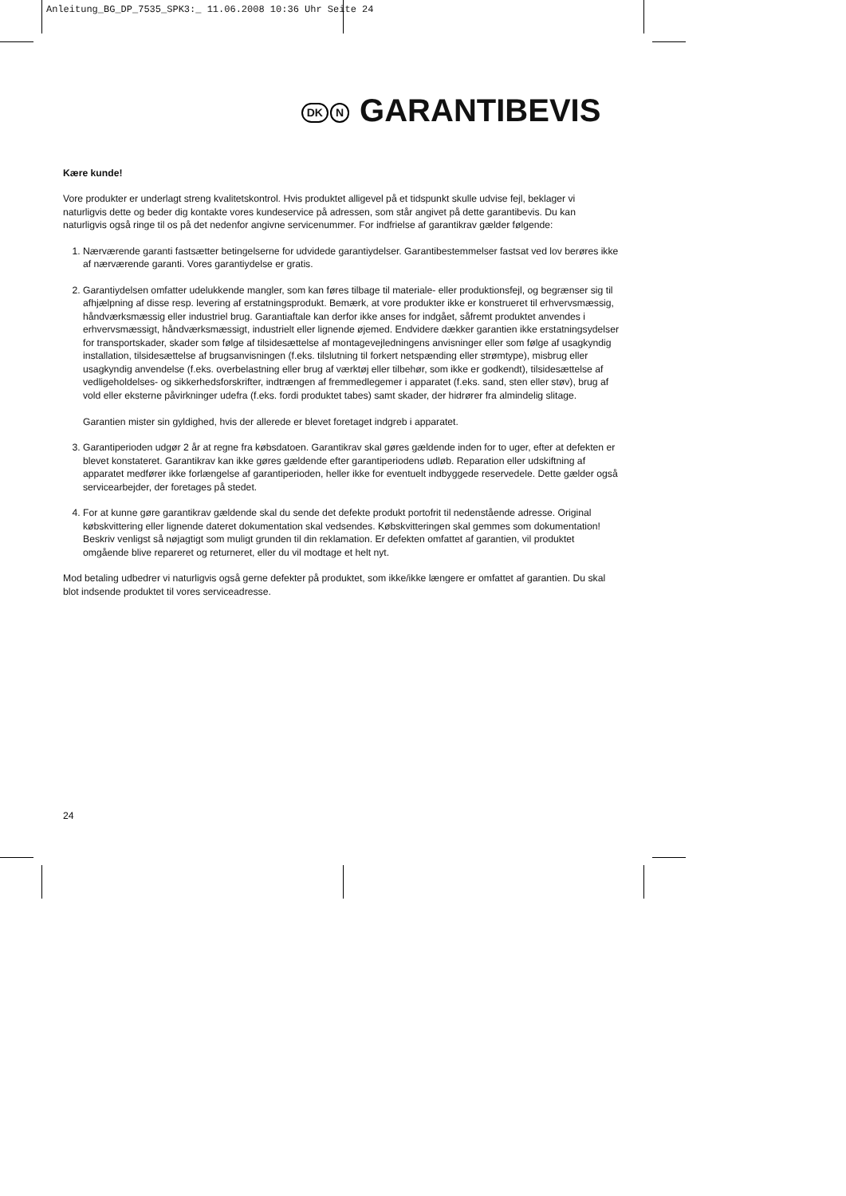Anleitung_BG_DP_7535_SPK3:_ 11.06.2008 10:36 Uhr Seite 24
DK N GARANTIBEVIS
Kære kunde!
Vore produkter er underlagt streng kvalitetskontrol. Hvis produktet alligevel på et tidspunkt skulle udvise fejl, beklager vi naturligvis dette og beder dig kontakte vores kundeservice på adressen, som står angivet på dette garantibevis. Du kan naturligvis også ringe til os på det nedenfor angivne servicenummer. For indfrielse af garantikrav gælder følgende:
1. Nærværende garanti fastsætter betingelserne for udvidede garantiydelser. Garantibestemmelser fastsat ved lov berøres ikke af nærværende garanti. Vores garantiydelse er gratis.
2. Garantiydelsen omfatter udelukkende mangler, som kan føres tilbage til materiale- eller produktionsfejl, og begrænser sig til afhjælpning af disse resp. levering af erstatningsprodukt. Bemærk, at vore produkter ikke er konstrueret til erhvervsmæssig, håndværksmæssig eller industriel brug. Garantiaftale kan derfor ikke anses for indgået, såfremt produktet anvendes i erhvervsmæssigt, håndværksmæssigt, industrielt eller lignende øjemed. Endvidere dækker garantien ikke erstatningsydelser for transportskader, skader som følge af tilsidesættelse af montagevejledningens anvisninger eller som følge af usagkyndig installation, tilsidesættelse af brugsanvisningen (f.eks. tilslutning til forkert netspænding eller strømtype), misbrug eller usagkyndig anvendelse (f.eks. overbelastning eller brug af værktøj eller tilbehør, som ikke er godkendt), tilsidesættelse af vedligeholdelses- og sikkerhedsforskrifter, indtrængen af fremmedlegemer i apparatet (f.eks. sand, sten eller støv), brug af vold eller eksterne påvirkninger udefra (f.eks. fordi produktet tabes) samt skader, der hidrører fra almindelig slitage.
Garantien mister sin gyldighed, hvis der allerede er blevet foretaget indgreb i apparatet.
3. Garantiperioden udgør 2 år at regne fra købsdatoen. Garantikrav skal gøres gældende inden for to uger, efter at defekten er blevet konstateret. Garantikrav kan ikke gøres gældende efter garantiperiodens udløb. Reparation eller udskiftning af apparatet medfører ikke forlængelse af garantiperioden, heller ikke for eventuelt indbyggede reservedele. Dette gælder også servicearbejder, der foretages på stedet.
4. For at kunne gøre garantikrav gældende skal du sende det defekte produkt portofrit til nedenstående adresse. Original købskvittering eller lignende dateret dokumentation skal vedsendes. Købskvitteringen skal gemmes som dokumentation! Beskriv venligst så nøjagtigt som muligt grunden til din reklamation. Er defekten omfattet af garantien, vil produktet omgående blive repareret og returneret, eller du vil modtage et helt nyt.
Mod betaling udbedrer vi naturligvis også gerne defekter på produktet, som ikke/ikke længere er omfattet af garantien. Du skal blot indsende produktet til vores serviceadresse.
24